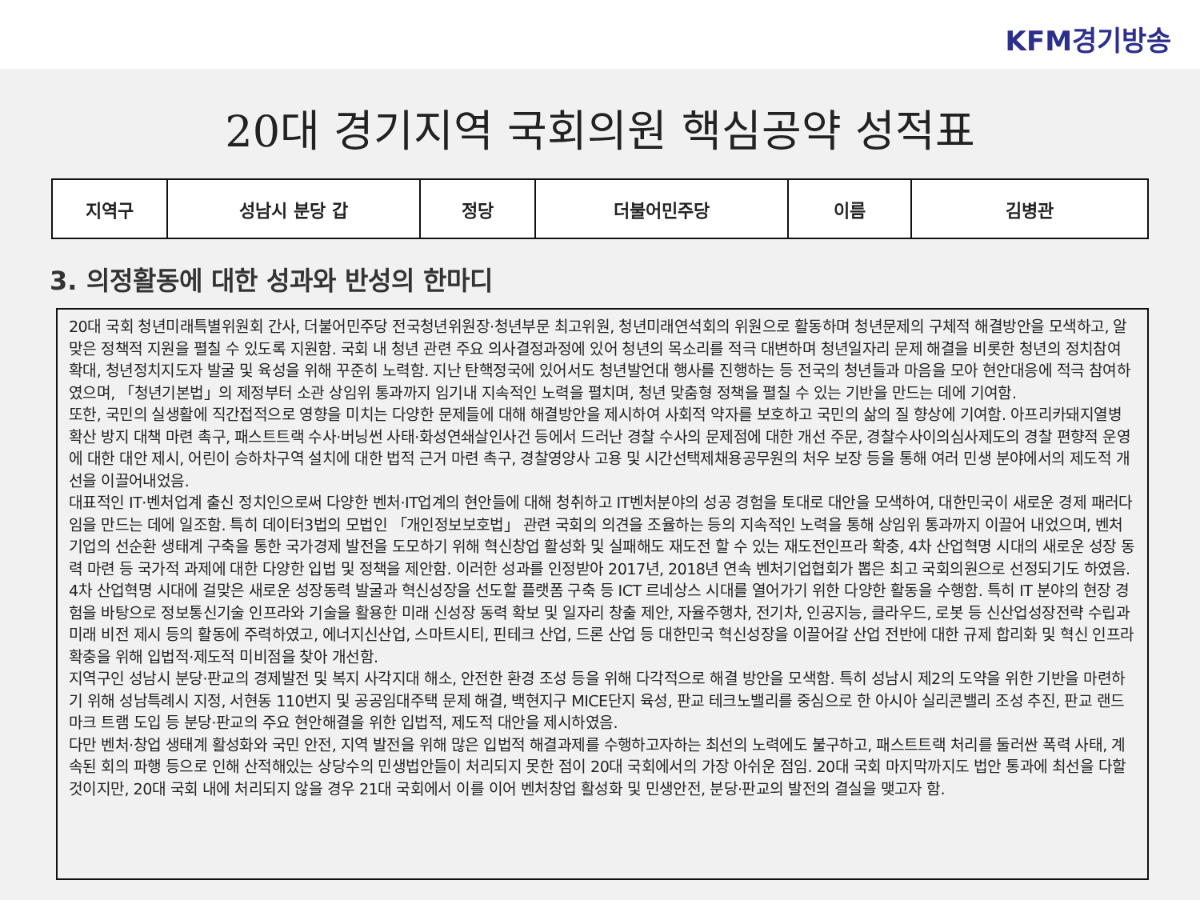KFM경기방송
20대 경기지역 국회의원 핵심공약 성적표
| 지역구 | 성남시 분당 갑 | 정당 | 더불어민주당 | 이름 | 김병관 |
3. 의정활동에 대한 성과와 반성의 한마디
20대 국회 청년미래특별위원회 간사, 더불어민주당 전국청년위원장·청년부문 최고위원, 청년미래연석회의 위원으로 활동하며 청년문제의 구체적 해결방안을 모색하고, 알맞은 정책적 지원을 펼칠 수 있도록 지원함. 국회 내 청년 관련 주요 의사결정과정에 있어 청년의 목소리를 적극 대변하며 청년일자리 문제 해결을 비롯한 청년의 정치참여 확대, 청년정치지도자 발굴 및 육성을 위해 꾸준히 노력함. 지난 탄핵정국에 있어서도 청년발언대 행사를 진행하는 등 전국의 청년들과 마음을 모아 현안대응에 적극 참여하였으며, 「청년기본법」의 제정부터 소관 상임위 통과까지 임기내 지속적인 노력을 펼치며, 청년 맞춤형 정책을 펼칠 수 있는 기반을 만드는 데에 기여함.
또한, 국민의 실생활에 직간접적으로 영향을 미치는 다양한 문제들에 대해 해결방안을 제시하여 사회적 약자를 보호하고 국민의 삶의 질 향상에 기여함. 아프리카돼지열병 확산 방지 대책 마련 촉구, 패스트트랙 수사·버닝썬 사태·화성연쇄살인사건 등에서 드러난 경찰 수사의 문제점에 대한 개선 주문, 경찰수사이의심사제도의 경찰 편향적 운영에 대한 대안 제시, 어린이 승하차구역 설치에 대한 법적 근거 마련 촉구, 경찰영양사 고용 및 시간선택제채용공무원의 처우 보장 등을 통해 여러 민생 분야에서의 제도적 개선을 이끌어내었음.
대표적인 IT·벤처업계 출신 정치인으로써 다양한 벤처·IT업계의 현안들에 대해 청취하고 IT벤처분야의 성공 경험을 토대로 대안을 모색하여, 대한민국이 새로운 경제 패러다임을 만드는 데에 일조함. 특히 데이터3법의 모법인 「개인정보보호법」 관련 국회의 의견을 조율하는 등의 지속적인 노력을 통해 상임위 통과까지 이끌어 내었으며, 벤처기업의 선순환 생태계 구축을 통한 국가경제 발전을 도모하기 위해 혁신창업 활성화 및 실패해도 재도전 할 수 있는 재도전인프라 확충, 4차 산업혁명 시대의 새로운 성장 동력 마련 등 국가적 과제에 대한 다양한 입법 및 정책을 제안함. 이러한 성과를 인정받아 2017년, 2018년 연속 벤처기업협회가 뽑은 최고 국회의원으로 선정되기도 하였음.
4차 산업혁명 시대에 걸맞은 새로운 성장동력 발굴과 혁신성장을 선도할 플랫폼 구축 등 ICT 르네상스 시대를 열어가기 위한 다양한 활동을 수행함. 특히 IT 분야의 현장 경험을 바탕으로 정보통신기술 인프라와 기술을 활용한 미래 신성장 동력 확보 및 일자리 창출 제안, 자율주행차, 전기차, 인공지능, 클라우드, 로봇 등 신산업성장전략 수립과 미래 비전 제시 등의 활동에 주력하였고, 에너지신산업, 스마트시티, 핀테크 산업, 드론 산업 등 대한민국 혁신성장을 이끌어갈 산업 전반에 대한 규제 합리화 및 혁신 인프라 확충을 위해 입법적·제도적 미비점을 찾아 개선함.
지역구인 성남시 분당·판교의 경제발전 및 복지 사각지대 해소, 안전한 환경 조성 등을 위해 다각적으로 해결 방안을 모색함. 특히 성남시 제2의 도약을 위한 기반을 마련하기 위해 성남특례시 지정, 서현동 110번지 및 공공임대주택 문제 해결, 백현지구 MICE단지 육성, 판교 테크노밸리를 중심으로 한 아시아 실리콘밸리 조성 추진, 판교 랜드마크 트램 도입 등 분당·판교의 주요 현안해결을 위한 입법적, 제도적 대안을 제시하였음.
다만 벤처·창업 생태계 활성화와 국민 안전, 지역 발전을 위해 많은 입법적 해결과제를 수행하고자하는 최선의 노력에도 불구하고, 패스트트랙 처리를 둘러싼 폭력 사태, 계속된 회의 파행 등으로 인해 산적해있는 상당수의 민생법안들이 처리되지 못한 점이 20대 국회에서의 가장 아쉬운 점임. 20대 국회 마지막까지도 법안 통과에 최선을 다할 것이지만, 20대 국회 내에 처리되지 않을 경우 21대 국회에서 이를 이어 벤처창업 활성화 및 민생안전, 분당·판교의 발전의 결실을 맺고자 함.